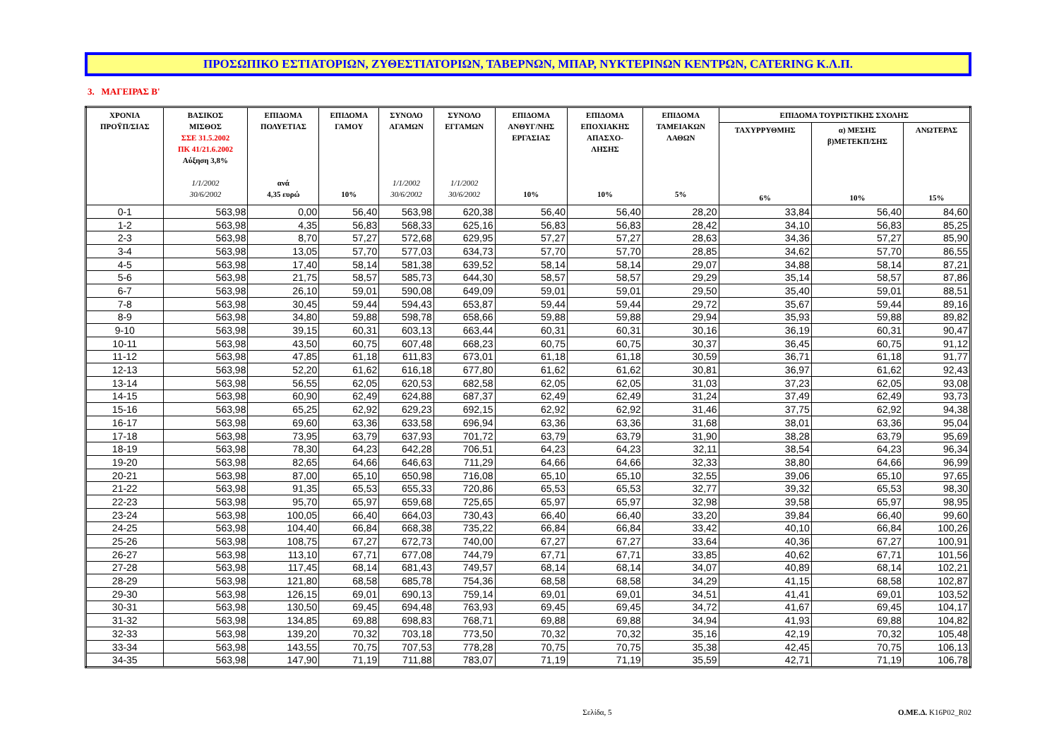ΠΡΟΣΩΠΙΚΟ ΕΣΤΙΑΤΟΡΙΩΝ, ΖΥΘΕΣΤΙΑΤΟΡΙΩΝ, ΤΑΒΕΡΝΩΝ, ΜΠΑΡ, ΝΥΚΤΕΡΙΝΩΝ ΚΕΝΤΡΩΝ, CATERING Κ.Λ.Π.
3. ΜΑΓΕΙΡΑΣ Β'
| ΧΡΟΝΙΑ ΠΡΟΫΠ/ΣΙΑΣ | ΒΑΣΙΚΟΣ ΜΙΣΘΟΣ ΣΣΕ 31.5.2002 ΠΚ 41/21.6.2002 Αύξηση 3,8% 1/1/2002 30/6/2002 | ΕΠΙΔΟΜΑ ΠΟΛΥΕΤΙΑΣ ανά 4,35 ευρώ | ΕΠΙΔΟΜΑ ΓΑΜΟΥ 10% | ΣΥΝΟΛΟ ΑΓΑΜΩΝ 1/1/2002 30/6/2002 | ΣΥΝΟΛΟ ΕΓΓΑΜΩΝ 1/1/2002 30/6/2002 | ΕΠΙΔΟΜΑ ΑΝΘΥΓ/ΝΗΣ ΕΡΓΑΣΙΑΣ 10% | ΕΠΙΔΟΜΑ ΕΠΟΧΙΑΚΗΣ ΑΠΑΣΧΟ- ΛΗΣΗΣ 10% | ΕΠΙΔΟΜΑ ΤΑΜΕΙΑΚΩΝ ΛΑΘΩΝ 5% | ΕΠΙΔΟΜΑ ΤΟΥΡΙΣΤΙΚΗΣ ΣΧΟΛΗΣ | | |
| --- | --- | --- | --- | --- | --- | --- | --- | --- | --- | --- | --- |
| | | | | | | | | | ΤΑΧΥΡΡΥΘΜΗΣ 6% | α) ΜΕΣΗΣ β)ΜΕΤΕΚΠ/ΣΗΣ 10% | ΑΝΩΤΕΡΑΣ 15% |
| 0-1 | 563,98 | 0,00 | 56,40 | 563,98 | 620,38 | 56,40 | 56,40 | 28,20 | 33,84 | 56,40 | 84,60 |
| 1-2 | 563,98 | 4,35 | 56,83 | 568,33 | 625,16 | 56,83 | 56,83 | 28,42 | 34,10 | 56,83 | 85,25 |
| 2-3 | 563,98 | 8,70 | 57,27 | 572,68 | 629,95 | 57,27 | 57,27 | 28,63 | 34,36 | 57,27 | 85,90 |
| 3-4 | 563,98 | 13,05 | 57,70 | 577,03 | 634,73 | 57,70 | 57,70 | 28,85 | 34,62 | 57,70 | 86,55 |
| 4-5 | 563,98 | 17,40 | 58,14 | 581,38 | 639,52 | 58,14 | 58,14 | 29,07 | 34,88 | 58,14 | 87,21 |
| 5-6 | 563,98 | 21,75 | 58,57 | 585,73 | 644,30 | 58,57 | 58,57 | 29,29 | 35,14 | 58,57 | 87,86 |
| 6-7 | 563,98 | 26,10 | 59,01 | 590,08 | 649,09 | 59,01 | 59,01 | 29,50 | 35,40 | 59,01 | 88,51 |
| 7-8 | 563,98 | 30,45 | 59,44 | 594,43 | 653,87 | 59,44 | 59,44 | 29,72 | 35,67 | 59,44 | 89,16 |
| 8-9 | 563,98 | 34,80 | 59,88 | 598,78 | 658,66 | 59,88 | 59,88 | 29,94 | 35,93 | 59,88 | 89,82 |
| 9-10 | 563,98 | 39,15 | 60,31 | 603,13 | 663,44 | 60,31 | 60,31 | 30,16 | 36,19 | 60,31 | 90,47 |
| 10-11 | 563,98 | 43,50 | 60,75 | 607,48 | 668,23 | 60,75 | 60,75 | 30,37 | 36,45 | 60,75 | 91,12 |
| 11-12 | 563,98 | 47,85 | 61,18 | 611,83 | 673,01 | 61,18 | 61,18 | 30,59 | 36,71 | 61,18 | 91,77 |
| 12-13 | 563,98 | 52,20 | 61,62 | 616,18 | 677,80 | 61,62 | 61,62 | 30,81 | 36,97 | 61,62 | 92,43 |
| 13-14 | 563,98 | 56,55 | 62,05 | 620,53 | 682,58 | 62,05 | 62,05 | 31,03 | 37,23 | 62,05 | 93,08 |
| 14-15 | 563,98 | 60,90 | 62,49 | 624,88 | 687,37 | 62,49 | 62,49 | 31,24 | 37,49 | 62,49 | 93,73 |
| 15-16 | 563,98 | 65,25 | 62,92 | 629,23 | 692,15 | 62,92 | 62,92 | 31,46 | 37,75 | 62,92 | 94,38 |
| 16-17 | 563,98 | 69,60 | 63,36 | 633,58 | 696,94 | 63,36 | 63,36 | 31,68 | 38,01 | 63,36 | 95,04 |
| 17-18 | 563,98 | 73,95 | 63,79 | 637,93 | 701,72 | 63,79 | 63,79 | 31,90 | 38,28 | 63,79 | 95,69 |
| 18-19 | 563,98 | 78,30 | 64,23 | 642,28 | 706,51 | 64,23 | 64,23 | 32,11 | 38,54 | 64,23 | 96,34 |
| 19-20 | 563,98 | 82,65 | 64,66 | 646,63 | 711,29 | 64,66 | 64,66 | 32,33 | 38,80 | 64,66 | 96,99 |
| 20-21 | 563,98 | 87,00 | 65,10 | 650,98 | 716,08 | 65,10 | 65,10 | 32,55 | 39,06 | 65,10 | 97,65 |
| 21-22 | 563,98 | 91,35 | 65,53 | 655,33 | 720,86 | 65,53 | 65,53 | 32,77 | 39,32 | 65,53 | 98,30 |
| 22-23 | 563,98 | 95,70 | 65,97 | 659,68 | 725,65 | 65,97 | 65,97 | 32,98 | 39,58 | 65,97 | 98,95 |
| 23-24 | 563,98 | 100,05 | 66,40 | 664,03 | 730,43 | 66,40 | 66,40 | 33,20 | 39,84 | 66,40 | 99,60 |
| 24-25 | 563,98 | 104,40 | 66,84 | 668,38 | 735,22 | 66,84 | 66,84 | 33,42 | 40,10 | 66,84 | 100,26 |
| 25-26 | 563,98 | 108,75 | 67,27 | 672,73 | 740,00 | 67,27 | 67,27 | 33,64 | 40,36 | 67,27 | 100,91 |
| 26-27 | 563,98 | 113,10 | 67,71 | 677,08 | 744,79 | 67,71 | 67,71 | 33,85 | 40,62 | 67,71 | 101,56 |
| 27-28 | 563,98 | 117,45 | 68,14 | 681,43 | 749,57 | 68,14 | 68,14 | 34,07 | 40,89 | 68,14 | 102,21 |
| 28-29 | 563,98 | 121,80 | 68,58 | 685,78 | 754,36 | 68,58 | 68,58 | 34,29 | 41,15 | 68,58 | 102,87 |
| 29-30 | 563,98 | 126,15 | 69,01 | 690,13 | 759,14 | 69,01 | 69,01 | 34,51 | 41,41 | 69,01 | 103,52 |
| 30-31 | 563,98 | 130,50 | 69,45 | 694,48 | 763,93 | 69,45 | 69,45 | 34,72 | 41,67 | 69,45 | 104,17 |
| 31-32 | 563,98 | 134,85 | 69,88 | 698,83 | 768,71 | 69,88 | 69,88 | 34,94 | 41,93 | 69,88 | 104,82 |
| 32-33 | 563,98 | 139,20 | 70,32 | 703,18 | 773,50 | 70,32 | 70,32 | 35,16 | 42,19 | 70,32 | 105,48 |
| 33-34 | 563,98 | 143,55 | 70,75 | 707,53 | 778,28 | 70,75 | 70,75 | 35,38 | 42,45 | 70,75 | 106,13 |
| 34-35 | 563,98 | 147,90 | 71,19 | 711,88 | 783,07 | 71,19 | 71,19 | 35,59 | 42,71 | 71,19 | 106,78 |
Σελίδα, 5 Ο.ΜΕ.Δ. K16P02_R02